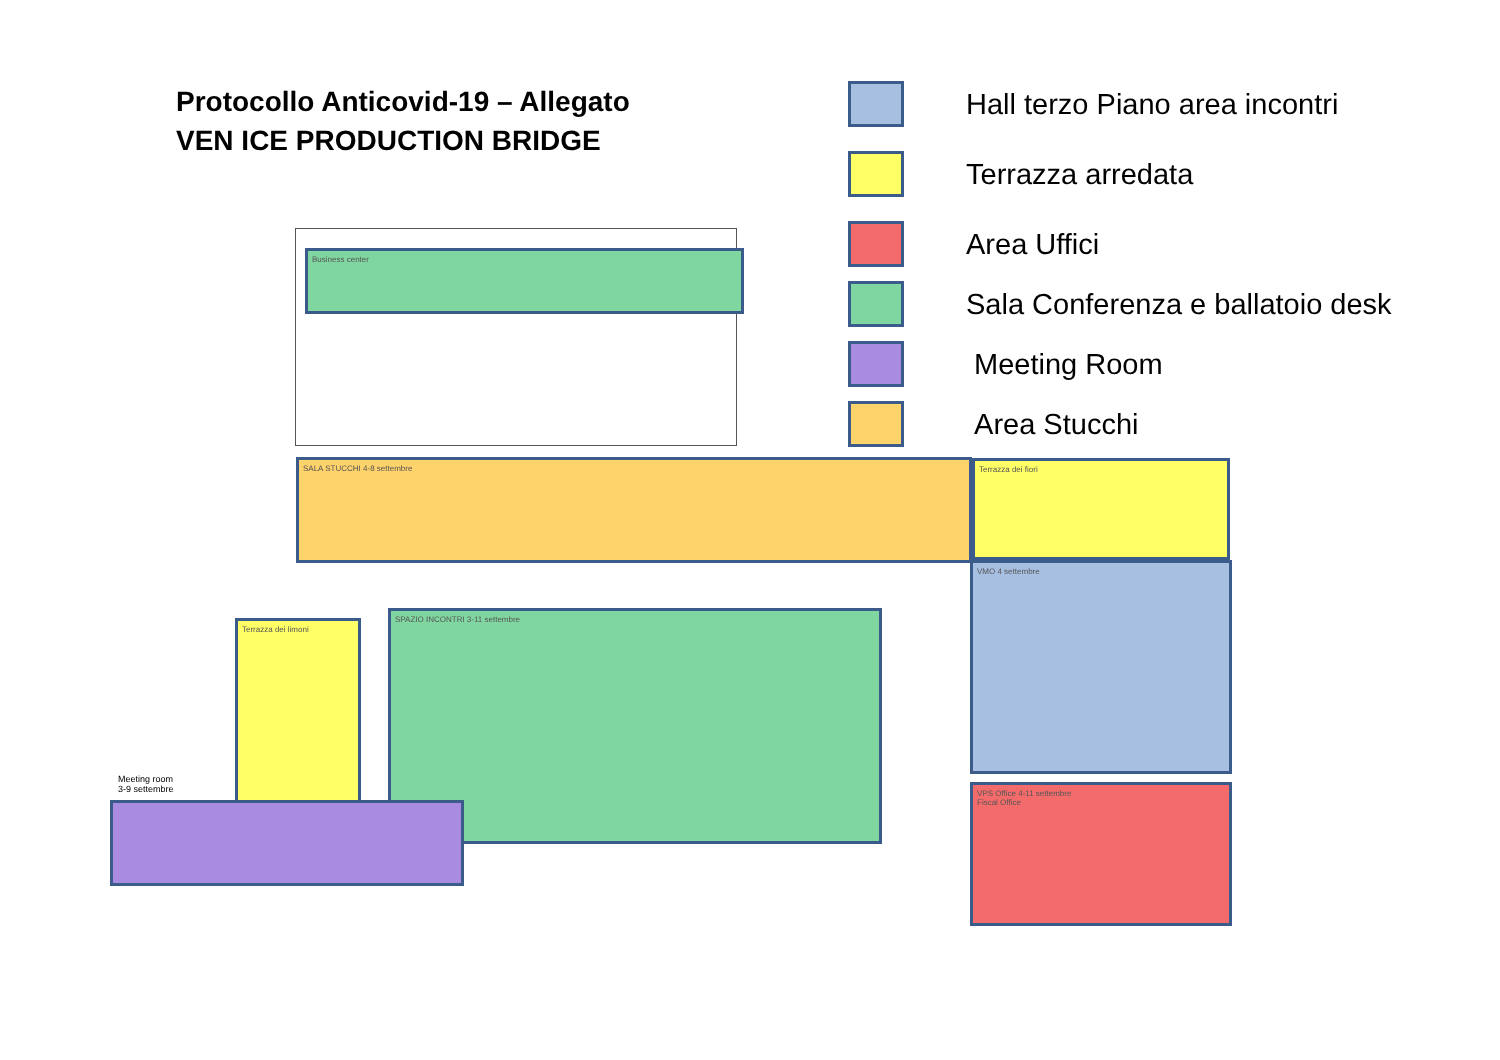Protocollo Anticovid-19 – Allegato
VEN ICE PRODUCTION BRIDGE
Hall terzo Piano area incontri
Terrazza arredata
Area Uffici
Sala Conferenza e ballatoio desk
Meeting Room
Area Stucchi
Business center
SALA STUCCHI 4-8 settembre Terrazza dei fiori
VMO 4 settembre
SPAZIO INCONTRI 3-11 settembre
Terrazza dei limoni
Meeting room
3-9 settembre
VPS Office 4-11 settembre
Fiscal Office